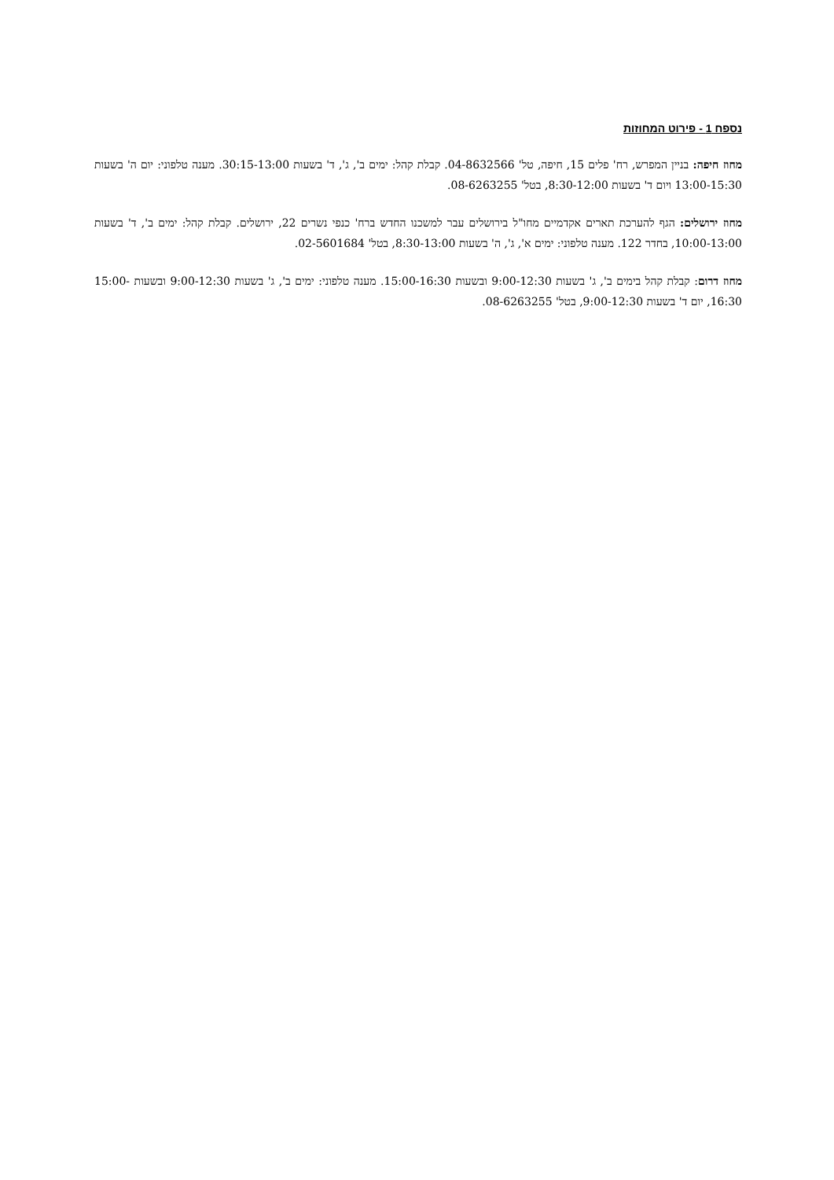נספח 1 - פירוט המחוזות
מחוז חיפה: בניין המפרש, רח' פלים 15, חיפה, טל' 04-8632566. קבלת קהל: ימים ב', ג', ד' בשעות 30:15-13:00. מענה טלפוני: יום ה' בשעות 13:00-15:30 ויום ד' בשעות 8:30-12:00, בטל' 08-6263255.
מחוז ירושלים: הגף להערכת תארים אקדמיים מחו"ל בירושלים עבר למשכנו החדש ברח' כנפי נשרים 22, ירושלים. קבלת קהל: ימים ב', ד' בשעות 10:00-13:00, בחדר 122. מענה טלפוני: ימים א', ג', ה' בשעות 8:30-13:00, בטל' 02-5601684.
מחוז דרום: קבלת קהל בימים ב', ג' בשעות 9:00-12:30 ובשעות 15:00-16:30. מענה טלפוני: ימים ב', ג' בשעות 9:00-12:30 ובשעות 15:00-16:30, יום ד' בשעות 9:00-12:30, בטל' 08-6263255.